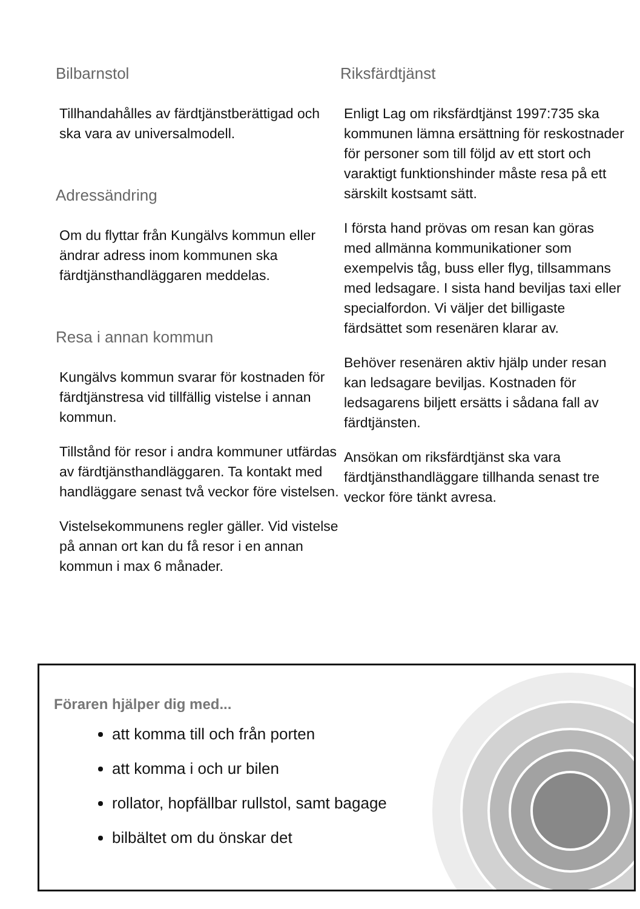Bilbarnstol
Tillhandahålles av färdtjänstberättigad och ska vara av universalmodell.
Adressändring
Om du flyttar från Kungälvs kommun eller ändrar adress inom kommunen ska färdtjänsthandläggaren meddelas.
Resa i annan kommun
Kungälvs kommun svarar för kostnaden för färdtjänstresa vid tillfällig vistelse i annan kommun.
Tillstånd för resor i andra kommuner utfärdas av färdtjänsthandläggaren. Ta kontakt med handläggare senast två veckor före vistelsen.
Vistelsekommunens regler gäller. Vid vistelse på annan ort kan du få resor i en annan kommun i max 6 månader.
Riksfärdtjänst
Enligt Lag om riksfärdtjänst 1997:735 ska kommunen lämna ersättning för reskostnader för personer som till följd av ett stort och varaktigt funktionshinder måste resa på ett särskilt kostsamt sätt.
I första hand prövas om resan kan göras med allmänna kommunikationer som exempelvis tåg, buss eller flyg, tillsammans med ledsagare. I sista hand beviljas taxi eller specialfordon. Vi väljer det billigaste färdsättet som resenären klarar av.
Behöver resenären aktiv hjälp under resan kan ledsagare beviljas. Kostnaden för ledsagarens biljett ersätts i sådana fall av färdtjänsten.
Ansökan om riksfärdtjänst ska vara färdtjänsthandläggare tillhanda senast tre veckor före tänkt avresa.
Föraren hjälper dig med...
att komma till och från porten
att komma i och ur bilen
rollator, hopfällbar rullstol, samt bagage
bilbältet om du önskar det